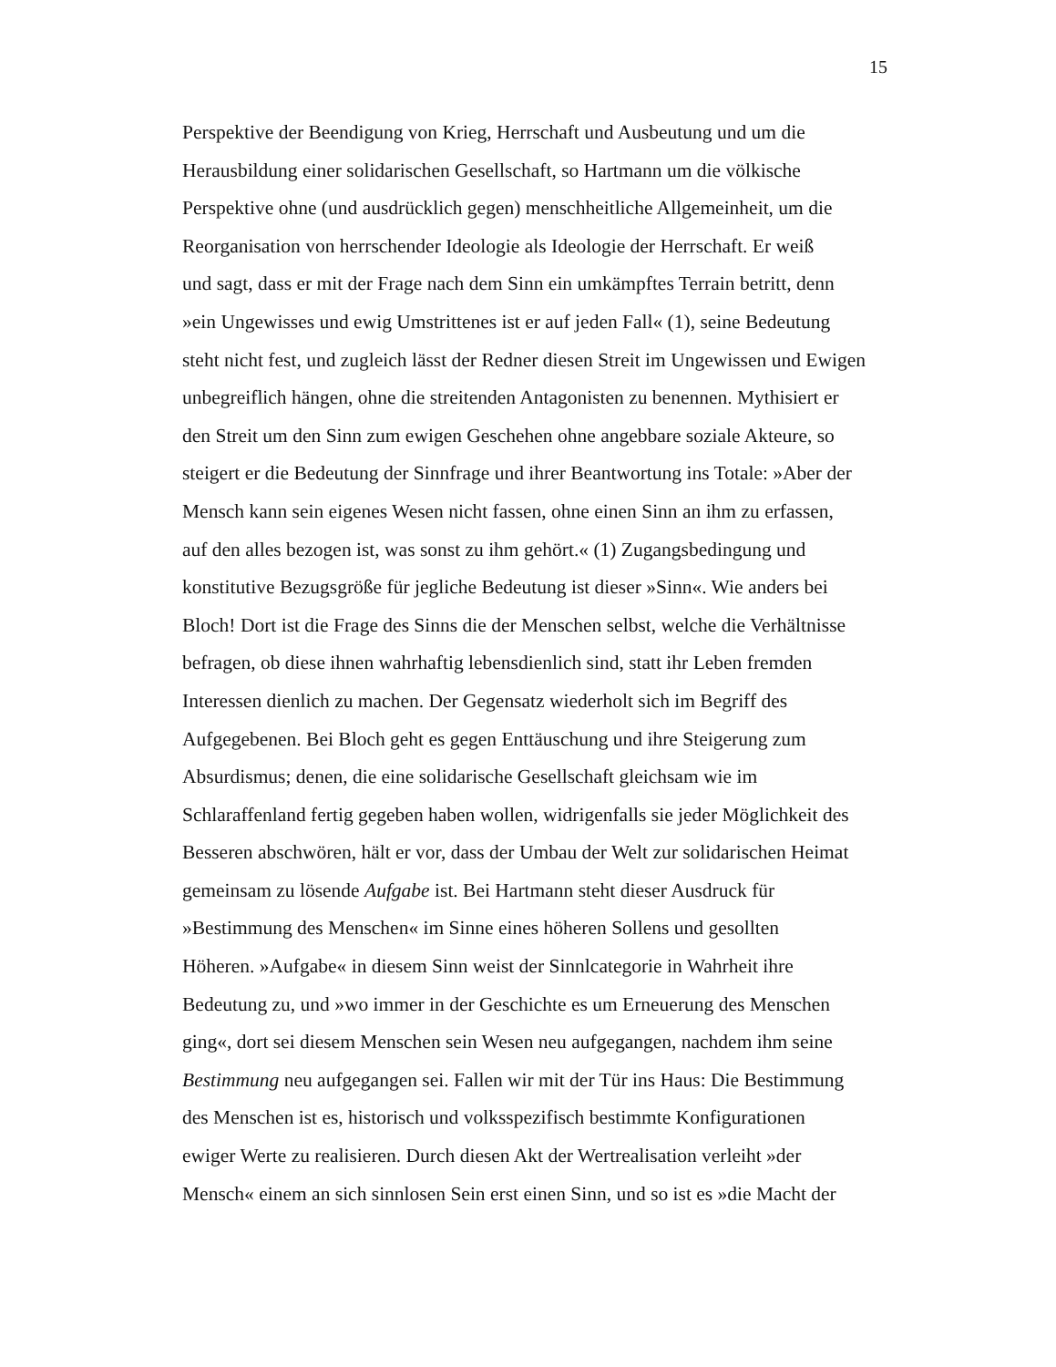15
Perspektive der Beendigung von Krieg, Herrschaft und Ausbeutung und um die
Herausbildung einer solidarischen Gesellschaft, so Hartmann um die völkische
Perspektive ohne (und ausdrücklich gegen) menschheitliche Allgemeinheit, um die
Reorganisation von herrschender Ideologie als Ideologie der Herrschaft. Er weiß
und sagt, dass er mit der Frage nach dem Sinn ein umkämpftes Terrain betritt, denn
»ein Ungewisses und ewig Umstrittenes ist er auf jeden Fall« (1), seine Bedeutung
steht nicht fest, und zugleich lässt der Redner diesen Streit im Ungewissen und Ewigen
unbegreiflich hängen, ohne die streitenden Antagonisten zu benennen. Mythisiert er
den Streit um den Sinn zum ewigen Geschehen ohne angebbare soziale Akteure, so
steigert er die Bedeutung der Sinnfrage und ihrer Beantwortung ins Totale: »Aber der
Mensch kann sein eigenes Wesen nicht fassen, ohne einen Sinn an ihm zu erfassen,
auf den alles bezogen ist, was sonst zu ihm gehört.« (1) Zugangsbedingung und
konstitutive Bezugsgröße für jegliche Bedeutung ist dieser »Sinn«. Wie anders bei
Bloch! Dort ist die Frage des Sinns die der Menschen selbst, welche die Verhältnisse
befragen, ob diese ihnen wahrhaftig lebensdienlich sind, statt ihr Leben fremden
Interessen dienlich zu machen. Der Gegensatz wiederholt sich im Begriff des
Aufgegebenen. Bei Bloch geht es gegen Enttäuschung und ihre Steigerung zum
Absurdismus; denen, die eine solidarische Gesellschaft gleichsam wie im
Schlaraffenland fertig gegeben haben wollen, widrigenfalls sie jeder Möglichkeit des
Besseren abschwören, hält er vor, dass der Umbau der Welt zur solidarischen Heimat
gemeinsam zu lösende Aufgabe ist. Bei Hartmann steht dieser Ausdruck für
»Bestimmung des Menschen« im Sinne eines höheren Sollens und gesollten
Höheren. »Aufgabe« in diesem Sinn weist der Sinnlcategorie in Wahrheit ihre
Bedeutung zu, und »wo immer in der Geschichte es um Erneuerung des Menschen
ging«, dort sei diesem Menschen sein Wesen neu aufgegangen, nachdem ihm seine
Bestimmung neu aufgegangen sei. Fallen wir mit der Tür ins Haus: Die Bestimmung
des Menschen ist es, historisch und volksspezifisch bestimmte Konfigurationen
ewiger Werte zu realisieren. Durch diesen Akt der Wertrealisation verleiht »der
Mensch« einem an sich sinnlosen Sein erst einen Sinn, und so ist es »die Macht der